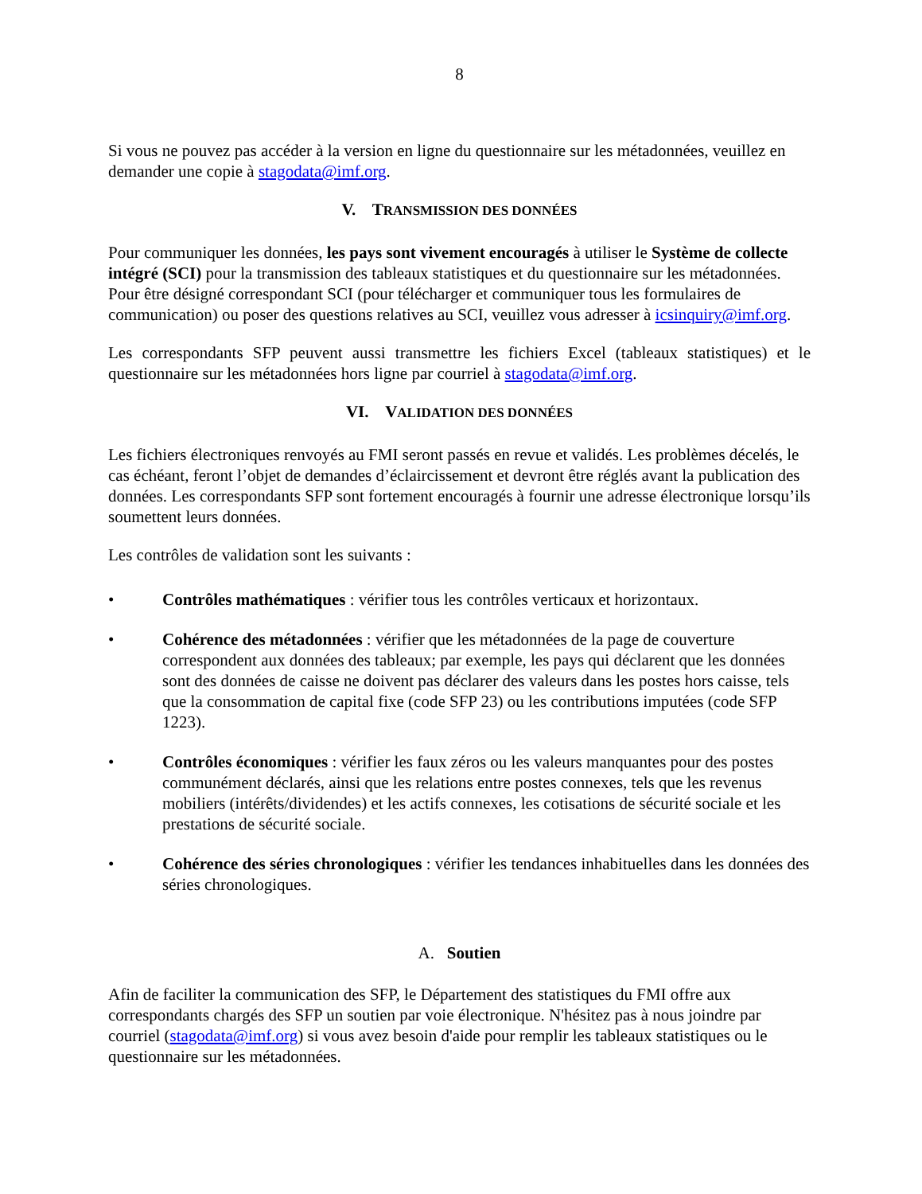8
Si vous ne pouvez pas accéder à la version en ligne du questionnaire sur les métadonnées, veuillez en demander une copie à stagodata@imf.org.
V. TRANSMISSION DES DONNÉES
Pour communiquer les données, les pays sont vivement encouragés à utiliser le Système de collecte intégré (SCI) pour la transmission des tableaux statistiques et du questionnaire sur les métadonnées. Pour être désigné correspondant SCI (pour télécharger et communiquer tous les formulaires de communication) ou poser des questions relatives au SCI, veuillez vous adresser à icsinquiry@imf.org.
Les correspondants SFP peuvent aussi transmettre les fichiers Excel (tableaux statistiques) et le questionnaire sur les métadonnées hors ligne par courriel à stagodata@imf.org.
VI. VALIDATION DES DONNÉES
Les fichiers électroniques renvoyés au FMI seront passés en revue et validés. Les problèmes décelés, le cas échéant, feront l’objet de demandes d’éclaircissement et devront être réglés avant la publication des données. Les correspondants SFP sont fortement encouragés à fournir une adresse électronique lorsqu’ils soumettent leurs données.
Les contrôles de validation sont les suivants :
• Contrôles mathématiques : vérifier tous les contrôles verticaux et horizontaux.
• Cohérence des métadonnées : vérifier que les métadonnées de la page de couverture correspondent aux données des tableaux; par exemple, les pays qui déclarent que les données sont des données de caisse ne doivent pas déclarer des valeurs dans les postes hors caisse, tels que la consommation de capital fixe (code SFP 23) ou les contributions imputées (code SFP 1223).
• Contrôles économiques : vérifier les faux zéros ou les valeurs manquantes pour des postes communément déclarés, ainsi que les relations entre postes connexes, tels que les revenus mobiliers (intérêts/dividendes) et les actifs connexes, les cotisations de sécurité sociale et les prestations de sécurité sociale.
• Cohérence des séries chronologiques : vérifier les tendances inhabituelles dans les données des séries chronologiques.
A. Soutien
Afin de faciliter la communication des SFP, le Département des statistiques du FMI offre aux correspondants chargés des SFP un soutien par voie électronique. N'hésitez pas à nous joindre par courriel (stagodata@imf.org) si vous avez besoin d'aide pour remplir les tableaux statistiques ou le questionnaire sur les métadonnées.